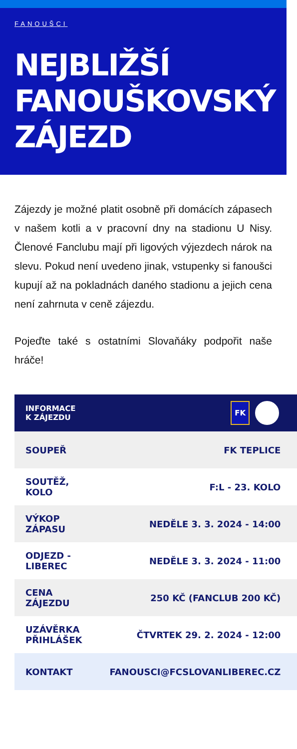FANOUŠCI
NEJBLIŽŠÍ
FANOUŠKOVSKÝ
ZÁJEZD
Zájezdy je možné platit osobně při domácích zápasech v našem kotli a v pracovní dny na stadionu U Nisy. Členové Fanclubu mají při ligových výjezdech nárok na slevu. Pokud není uvedeno jinak, vstupenky si fanoušci kupují až na pokladnách daného stadionu a jejich cena není zahrnuta v ceně zájezdu.
Pojeďte také s ostatními Slovaňáky podpořit naše hráče!
| INFORMACE K ZÁJEZDU | FK |
| --- | --- |
| SOUPEŘ | FK TEPLICE |
| SOUTĚŽ, KOLO | F:L - 23. KOLO |
| VÝKOP ZÁPASU | NEDĚLE 3. 3. 2024 - 14:00 |
| ODJEZD - LIBEREC | NEDĚLE 3. 3. 2024 - 11:00 |
| CENA ZÁJEZDU | 250 KČ (FANCLUB 200 KČ) |
| UZÁVĚRKA PŘIHLÁŠEK | ČTVRTEK 29. 2. 2024 - 12:00 |
| KONTAKT | FANOUSCI@FCSLOVANLIBEREC.CZ |